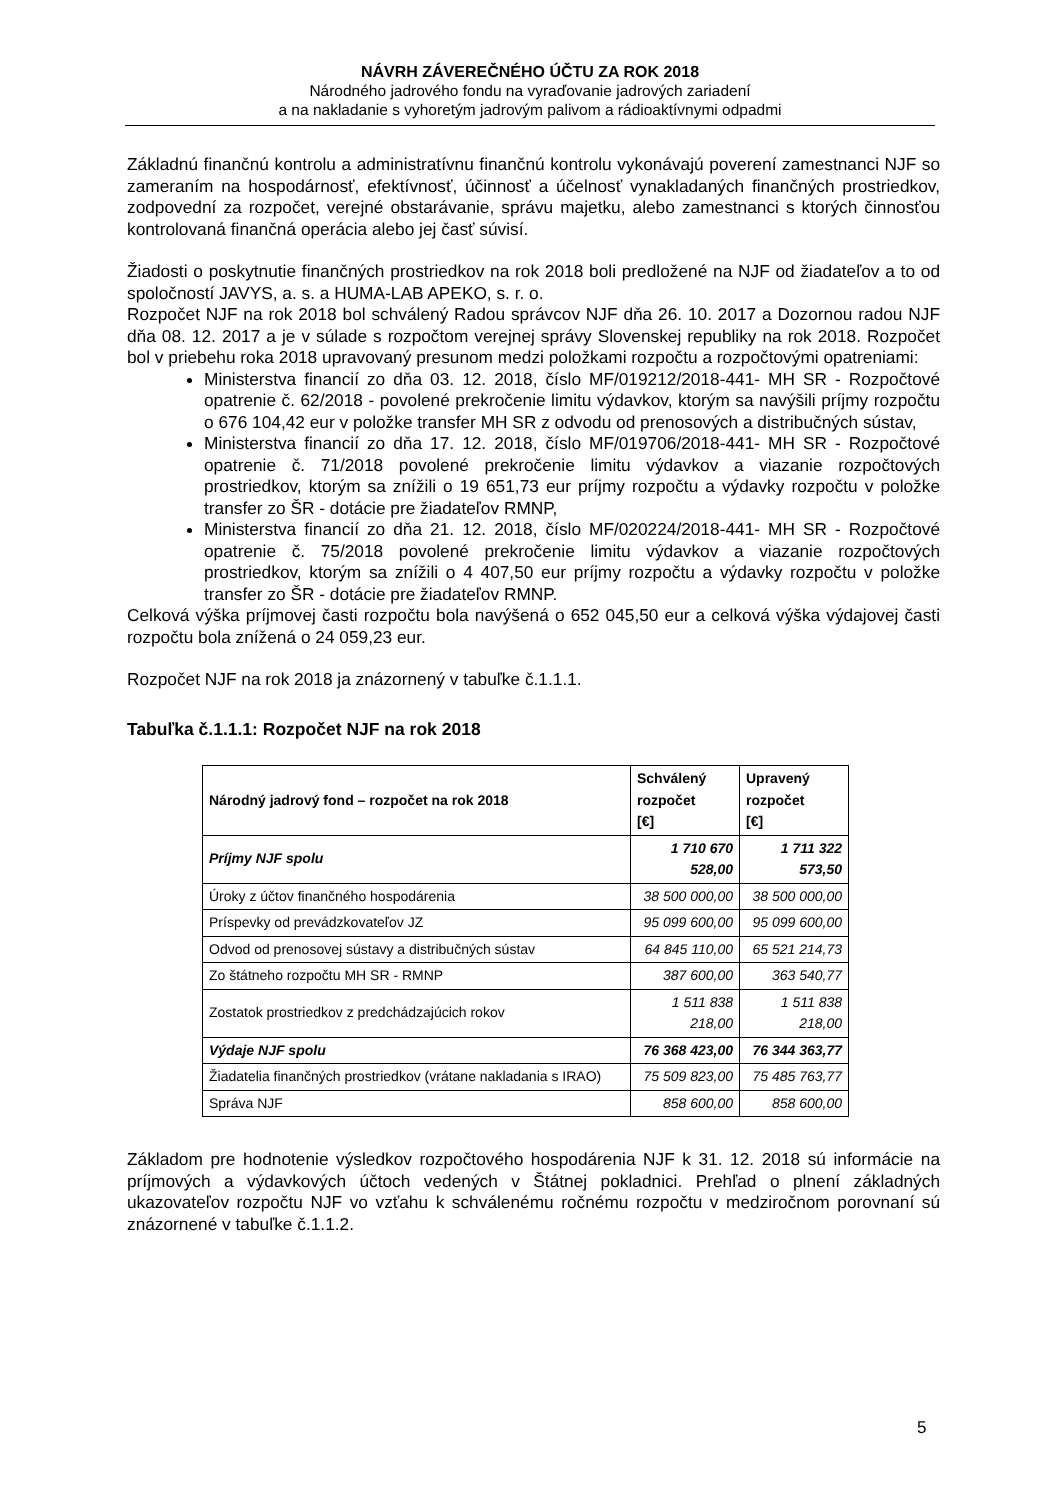NÁVRH ZÁVEREČNÉHO ÚČTU ZA ROK 2018
Národného jadrového fondu na vyraďovanie jadrových zariadení
a na nakladanie s vyhoretým jadrovým palivom a rádioaktívnymi odpadmi
Základnú finančnú kontrolu a administratívnu finančnú kontrolu vykonávajú poverení zamestnanci NJF so zameraním na hospodárnosť, efektívnosť, účinnosť a účelnosť vynakladaných finančných prostriedkov, zodpovední za rozpočet, verejné obstarávanie, správu majetku, alebo zamestnanci s ktorých činnosťou kontrolovaná finančná operácia alebo jej časť súvisí.
Žiadosti o poskytnutie finančných prostriedkov na rok 2018 boli predložené na NJF od žiadateľov a to od spoločností JAVYS, a. s. a HUMA-LAB APEKO, s. r. o.
Rozpočet NJF na rok 2018 bol schválený Radou správcov NJF dňa 26. 10. 2017 a Dozornou radou NJF dňa 08. 12. 2017 a je v súlade s rozpočtom verejnej správy Slovenskej republiky na rok 2018. Rozpočet bol v priebehu roka 2018 upravovaný presunom medzi položkami rozpočtu a rozpočtovými opatreniami:
Ministerstva financií zo dňa 03. 12. 2018, číslo MF/019212/2018-441- MH SR - Rozpočtové opatrenie č. 62/2018 - povolené prekročenie limitu výdavkov, ktorým sa navýšili príjmy rozpočtu o 676 104,42 eur v položke transfer MH SR z odvodu od prenosových a distribučných sústav,
Ministerstva financií zo dňa 17. 12. 2018, číslo MF/019706/2018-441- MH SR - Rozpočtové opatrenie č. 71/2018 povolené prekročenie limitu výdavkov a viazanie rozpočtových prostriedkov, ktorým sa znížili o 19 651,73 eur príjmy rozpočtu a výdavky rozpočtu v položke transfer zo ŠR - dotácie pre žiadateľov RMNP,
Ministerstva financií zo dňa 21. 12. 2018, číslo MF/020224/2018-441- MH SR - Rozpočtové opatrenie č. 75/2018 povolené prekročenie limitu výdavkov a viazanie rozpočtových prostriedkov, ktorým sa znížili o 4 407,50 eur príjmy rozpočtu a výdavky rozpočtu v položke transfer zo ŠR - dotácie pre žiadateľov RMNP.
Celková výška príjmovej časti rozpočtu bola navýšená o 652 045,50 eur a celková výška výdajovej časti rozpočtu bola znížená o 24 059,23 eur.
Rozpočet NJF na rok 2018 ja znázornený v tabuľke č.1.1.1.
Tabuľka č.1.1.1: Rozpočet NJF na rok 2018
| Národný jadrový fond – rozpočet na rok 2018 | Schválený rozpočet [€] | Upravený rozpočet [€] |
| --- | --- | --- |
| Príjmy NJF spolu | 1 710 670 528,00 | 1 711 322 573,50 |
| Úroky z účtov finančného hospodárenia | 38 500 000,00 | 38 500 000,00 |
| Príspevky od prevádzkovateľov JZ | 95 099 600,00 | 95 099 600,00 |
| Odvod od prenosovej sústavy a distribučných sústav | 64 845 110,00 | 65 521 214,73 |
| Zo štátneho rozpočtu MH SR - RMNP | 387 600,00 | 363 540,77 |
| Zostatok prostriedkov z predchádzajúcich rokov | 1 511 838 218,00 | 1 511 838 218,00 |
| Výdaje NJF spolu | 76 368 423,00 | 76 344 363,77 |
| Žiadatelia finančných prostriedkov (vrátane nakladania s IRAO) | 75 509 823,00 | 75 485 763,77 |
| Správa NJF | 858 600,00 | 858 600,00 |
Základom pre hodnotenie výsledkov rozpočtového hospodárenia NJF k 31. 12. 2018 sú informácie na príjmových a výdavkových účtoch vedených v Štátnej pokladnici. Prehľad o plnení základných ukazovateľov rozpočtu NJF vo vzťahu k schválenému ročnému rozpočtu v medziročnom porovnaní sú znázornené v tabuľke č.1.1.2.
5